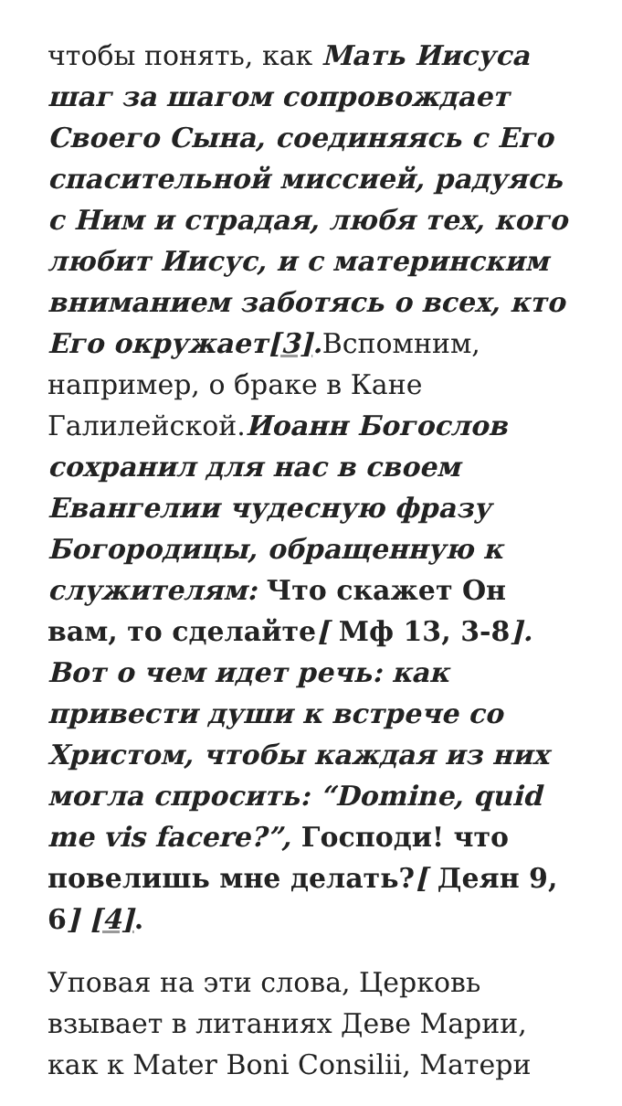чтобы понять, как Мать Иисуса шаг за шагом сопровождает Своего Сына, соединяясь с Его спасительной миссией, радуясь с Ним и страдая, любя тех, кого любит Иисус, и с материнским вниманием заботясь о всех, кто Его окружает[3]. Вспомним, например, о браке в Кане Галилейской.Иоанн Богослов сохранил для нас в своем Евангелии чудесную фразу Богородицы, обращенную к служителям: Что скажет Он вам, то сделайте[ Мф 13, 3-8]. Вот о чем идет речь: как привести души к встрече со Христом, чтобы каждая из них могла спросить: “Domine, quid me vis facere?”, Господи! что повелишь мне делать?[ Деян 9, 6] [4].
Уповая на эти слова, Церковь взывает в литаниях Деве Марии, как к Mater Boni Consilii, Матери